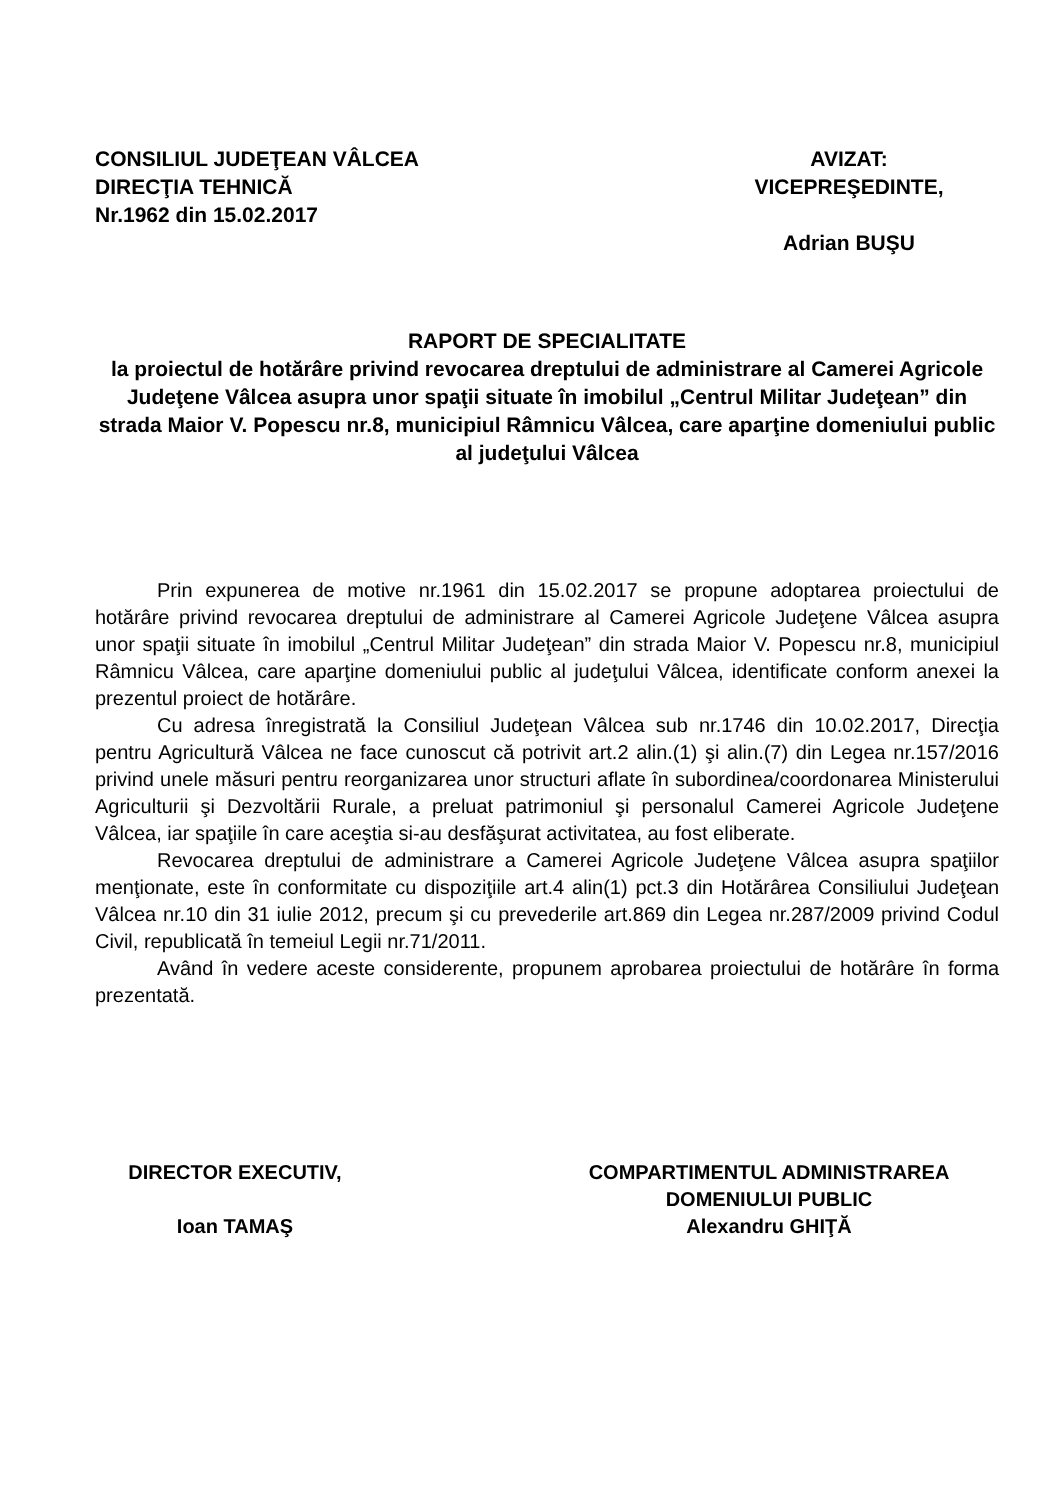CONSILIUL JUDEŢEAN VÂLCEA
DIRECŢIA TEHNICĂ
Nr.1962 din 15.02.2017
AVIZAT:
VICEPREŞEDINTE,
Adrian BUŞU
RAPORT DE SPECIALITATE
la proiectul de hotărâre privind revocarea dreptului de administrare al Camerei Agricole Judeţene Vâlcea asupra unor spaţii situate în imobilul „Centrul Militar Judeţean” din strada Maior V. Popescu nr.8, municipiul Râmnicu Vâlcea, care aparţine domeniului public al judeţului Vâlcea
Prin expunerea de motive nr.1961 din 15.02.2017 se propune adoptarea proiectului de hotărâre privind revocarea dreptului de administrare al Camerei Agricole Judeţene Vâlcea asupra unor spaţii situate în imobilul „Centrul Militar Judeţean” din strada Maior V. Popescu nr.8, municipiul Râmnicu Vâlcea, care aparţine domeniului public al judeţului Vâlcea, identificate conform anexei la prezentul proiect de hotărâre.
Cu adresa înregistrată la Consiliul Judeţean Vâlcea sub nr.1746 din 10.02.2017, Direcţia pentru Agricultură Vâlcea ne face cunoscut că potrivit art.2 alin.(1) şi alin.(7) din Legea nr.157/2016 privind unele măsuri pentru reorganizarea unor structuri aflate în subordinea/coordonarea Ministerului Agriculturii şi Dezvoltării Rurale, a preluat patrimoniul şi personalul Camerei Agricole Judeţene Vâlcea, iar spaţiile în care aceştia si-au desfăşurat activitatea, au fost eliberate.
Revocarea dreptului de administrare a Camerei Agricole Judeţene Vâlcea asupra spaţiilor menţionate, este în conformitate cu dispoziţiile art.4 alin(1) pct.3 din Hotărârea Consiliului Judeţean Vâlcea nr.10 din 31 iulie 2012, precum şi cu prevederile art.869 din Legea nr.287/2009 privind Codul Civil, republicată în temeiul Legii nr.71/2011.
Având în vedere aceste considerente, propunem aprobarea proiectului de hotărâre în forma prezentată.
DIRECTOR EXECUTIV,
Ioan TAMAŞ
COMPARTIMENTUL ADMINISTRAREA
DOMENIULUI PUBLIC
Alexandru GHIŢĂ